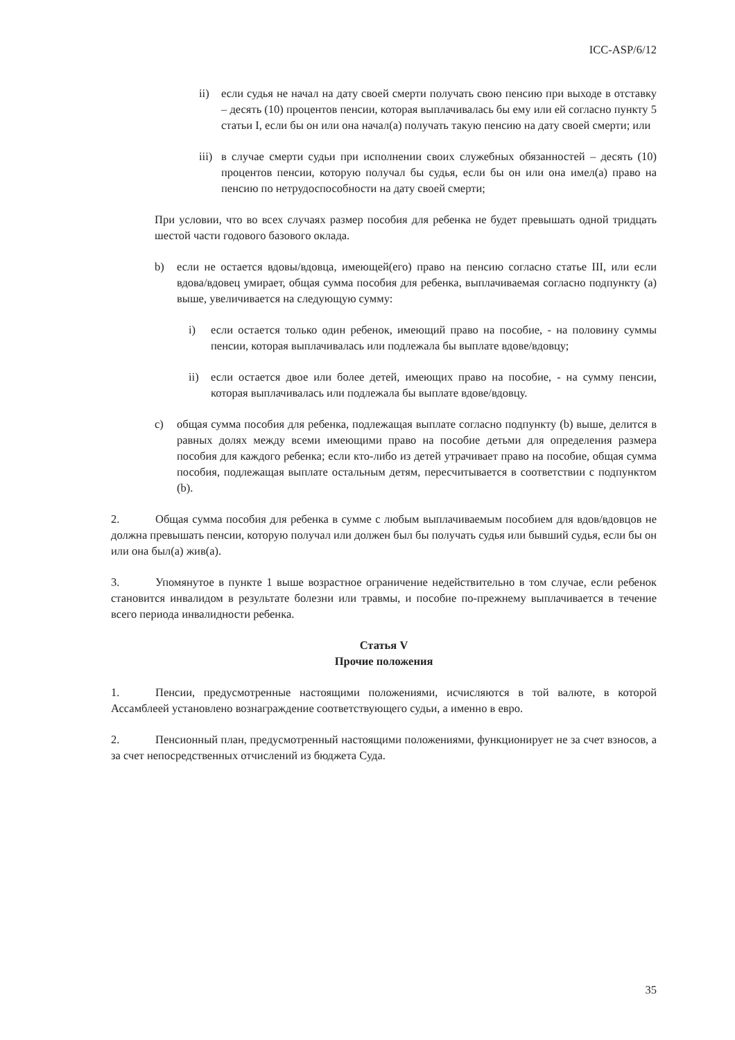ICC-ASP/6/12
ii) если судья не начал на дату своей смерти получать свою пенсию при выходе в отставку – десять (10) процентов пенсии, которая выплачивалась бы ему или ей согласно пункту 5 статьи I, если бы он или она начал(а) получать такую пенсию на дату своей смерти; или
iii) в случае смерти судьи при исполнении своих служебных обязанностей – десять (10) процентов пенсии, которую получал бы судья, если бы он или она имел(а) право на пенсию по нетрудоспособности на дату своей смерти;
При условии, что во всех случаях размер пособия для ребенка не будет превышать одной тридцать шестой части годового базового оклада.
b) если не остается вдовы/вдовца, имеющей(его) право на пенсию согласно статье III, или если вдова/вдовец умирает, общая сумма пособия для ребенка, выплачиваемая согласно подпункту (а) выше, увеличивается на следующую сумму:
i) если остается только один ребенок, имеющий право на пособие, - на половину суммы пенсии, которая выплачивалась или подлежала бы выплате вдове/вдовцу;
ii) если остается двое или более детей, имеющих право на пособие, - на сумму пенсии, которая выплачивалась или подлежала бы выплате вдове/вдовцу.
c) общая сумма пособия для ребенка, подлежащая выплате согласно подпункту (b) выше, делится в равных долях между всеми имеющими право на пособие детьми для определения размера пособия для каждого ребенка; если кто-либо из детей утрачивает право на пособие, общая сумма пособия, подлежащая выплате остальным детям, пересчитывается в соответствии с подпунктом (b).
2. Общая сумма пособия для ребенка в сумме с любым выплачиваемым пособием для вдов/вдовцов не должна превышать пенсии, которую получал или должен был бы получать судья или бывший судья, если бы он или она был(а) жив(а).
3. Упомянутое в пункте 1 выше возрастное ограничение недействительно в том случае, если ребенок становится инвалидом в результате болезни или травмы, и пособие по-прежнему выплачивается в течение всего периода инвалидности ребенка.
Статья V
Прочие положения
1. Пенсии, предусмотренные настоящими положениями, исчисляются в той валюте, в которой Ассамблеей установлено вознаграждение соответствующего судьи, а именно в евро.
2. Пенсионный план, предусмотренный настоящими положениями, функционирует не за счет взносов, а за счет непосредственных отчислений из бюджета Суда.
35